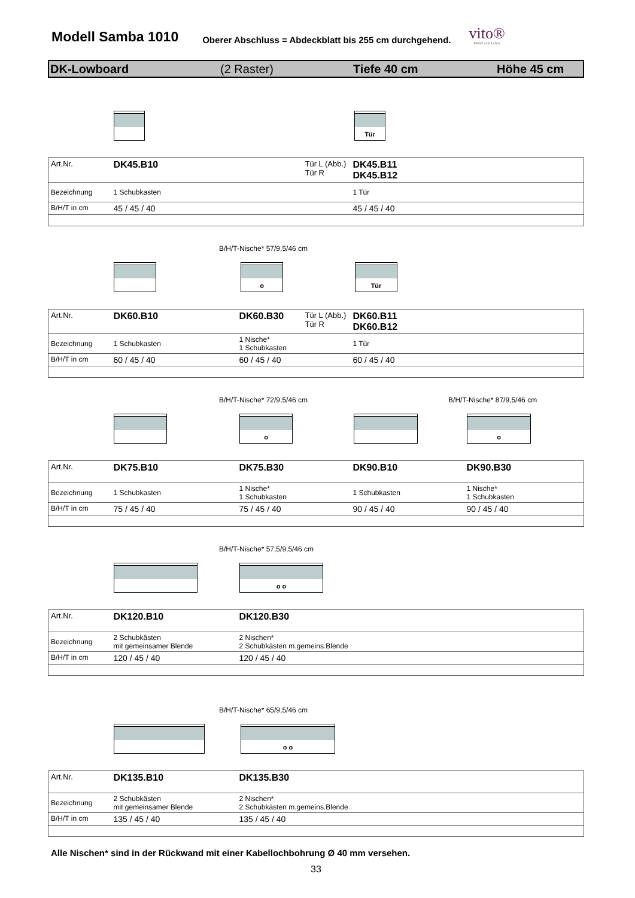Modell Samba 1010
Oberer Abschluss = Abdeckblatt bis 255 cm durchgehend.
vito®
Möbel zum Leben
DK-Lowboard (2 Raster) Tiefe 40 cm Höhe 45 cm
Tür
| Art.Nr. | DK45.B10 | | Tür L (Abb.) Tür R | DK45.B11 DK45.B12 |
| Bezeichnung | 1 Schubkasten | | | 1 Tür |
| B/H/T in cm | 45 / 45 / 40 | | | 45 / 45 / 40 |
B/H/T-Nische* 57/9,5/46 cm
o Tür
| Art.Nr. | DK60.B10 | DK60.B30 | Tür L (Abb.) Tür R | DK60.B11 DK60.B12 |
| Bezeichnung | 1 Schubkasten | 1 Nische* 1 Schubkasten | | 1 Tür |
| B/H/T in cm | 60 / 45 / 40 | 60 / 45 / 40 | | 60 / 45 / 40 |
B/H/T-Nische* 72/9,5/46 cm B/H/T-Nische* 87/9,5/46 cm
o o
| Art.Nr. | DK75.B10 | DK75.B30 | DK90.B10 | DK90.B30 |
| Bezeichnung | 1 Schubkasten | 1 Nische* 1 Schubkasten | 1 Schubkasten | 1 Nische* 1 Schubkasten |
| B/H/T in cm | 75 / 45 / 40 | 75 / 45 / 40 | 90 / 45 / 40 | 90 / 45 / 40 |
B/H/T-Nische* 57,5/9,5/46 cm
o o
| Art.Nr. | DK120.B10 | DK120.B30 |
| Bezeichnung | 2 Schubkästen mit gemeinsamer Blende | 2 Nischen* 2 Schubkästen m.gemeins.Blende |
| B/H/T in cm | 120 / 45 / 40 | 120 / 45 / 40 |
B/H/T-Nische* 65/9,5/46 cm
o o
| Art.Nr. | DK135.B10 | DK135.B30 |
| Bezeichnung | 2 Schubkästen mit gemeinsamer Blende | 2 Nischen* 2 Schubkästen m.gemeins.Blende |
| B/H/T in cm | 135 / 45 / 40 | 135 / 45 / 40 |
Alle Nischen* sind in der Rückwand mit einer Kabellochbohrung Ø 40 mm versehen.
33